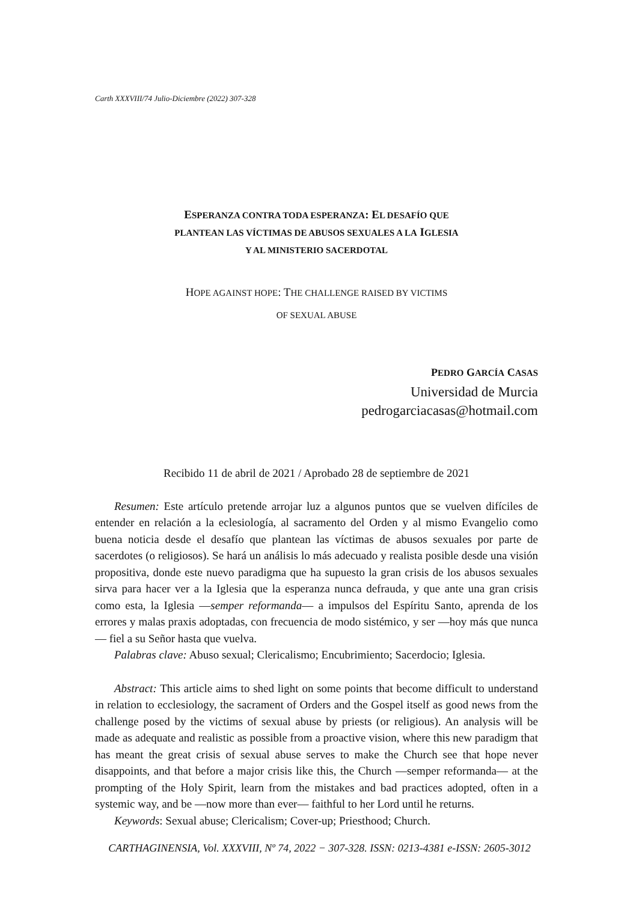Carth XXXVIII/74 Julio-Diciembre (2022) 307-328
ESPERANZA CONTRA TODA ESPERANZA: EL DESAFÍO QUE
PLANTEAN LAS VÍCTIMAS DE ABUSOS SEXUALES A LA IGLESIA
Y AL MINISTERIO SACERDOTAL
HOPE AGAINST HOPE: THE CHALLENGE RAISED BY VICTIMS
OF SEXUAL ABUSE
PEDRO GARCÍA CASAS
Universidad de Murcia
pedrogarciacasas@hotmail.com
Recibido 11 de abril de 2021 / Aprobado 28 de septiembre de 2021
Resumen: Este artículo pretende arrojar luz a algunos puntos que se vuelven difíciles de entender en relación a la eclesiología, al sacramento del Orden y al mismo Evangelio como buena noticia desde el desafío que plantean las víctimas de abusos sexuales por parte de sacerdotes (o religiosos). Se hará un análisis lo más adecuado y realista posible desde una visión propositiva, donde este nuevo paradigma que ha supuesto la gran crisis de los abusos sexuales sirva para hacer ver a la Iglesia que la esperanza nunca defrauda, y que ante una gran crisis como esta, la Iglesia —semper reformanda— a impulsos del Espíritu Santo, aprenda de los errores y malas praxis adoptadas, con frecuencia de modo sistémico, y ser —hoy más que nunca— fiel a su Señor hasta que vuelva.
Palabras clave: Abuso sexual; Clericalismo; Encubrimiento; Sacerdocio; Iglesia.
Abstract: This article aims to shed light on some points that become difficult to understand in relation to ecclesiology, the sacrament of Orders and the Gospel itself as good news from the challenge posed by the victims of sexual abuse by priests (or religious). An analysis will be made as adequate and realistic as possible from a proactive vision, where this new paradigm that has meant the great crisis of sexual abuse serves to make the Church see that hope never disappoints, and that before a major crisis like this, the Church —semper reformanda— at the prompting of the Holy Spirit, learn from the mistakes and bad practices adopted, often in a systemic way, and be —now more than ever— faithful to her Lord until he returns.
Keywords: Sexual abuse; Clericalism; Cover-up; Priesthood; Church.
CARTHAGINENSIA, Vol. XXXVIII, Nº 74, 2022 − 307-328. ISSN: 0213-4381 e-ISSN: 2605-3012